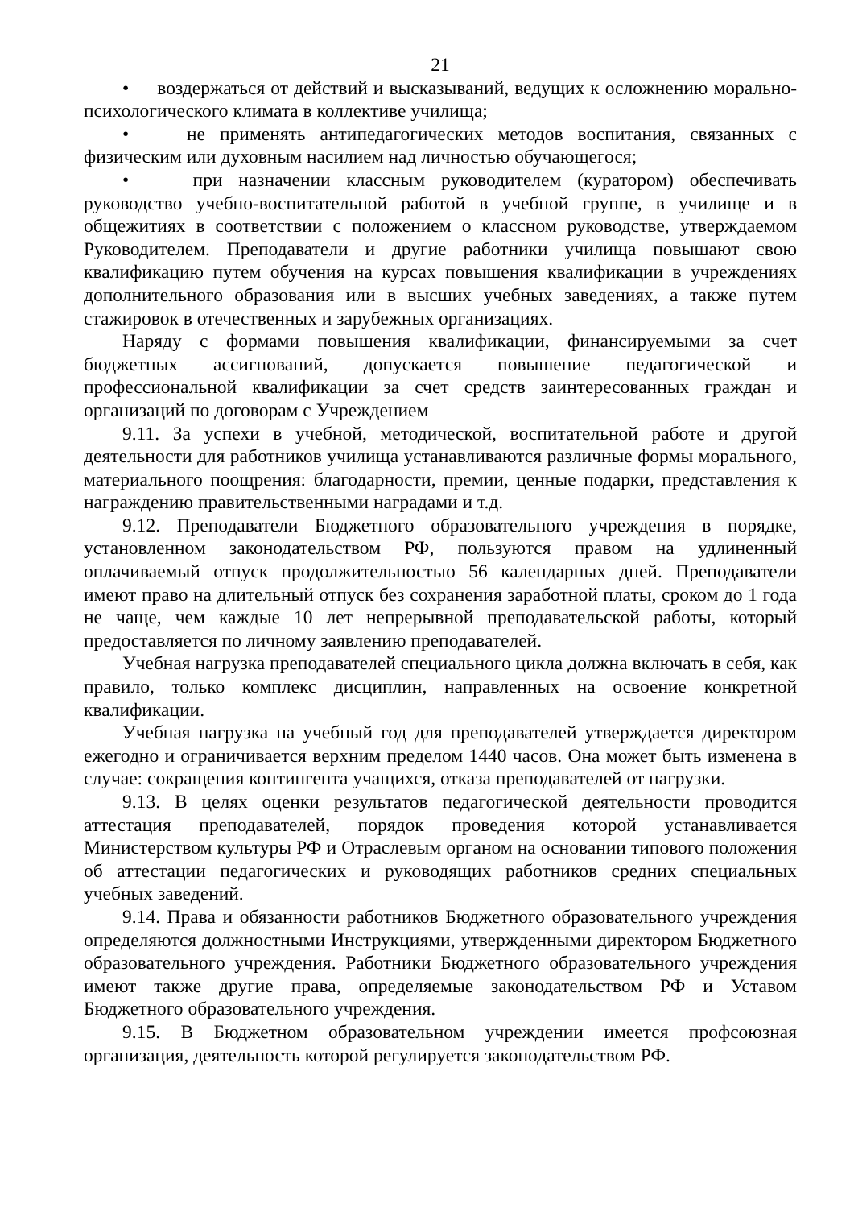21
• воздержаться от действий и высказываний, ведущих к осложнению морально-психологического климата в коллективе училища;
• не применять антипедагогических методов воспитания, связанных с физическим или духовным насилием над личностью обучающегося;
• при назначении классным руководителем (куратором) обеспечивать руководство учебно-воспитательной работой в учебной группе, в училище и в общежитиях в соответствии с положением о классном руководстве, утверждаемом Руководителем. Преподаватели и другие работники училища повышают свою квалификацию путем обучения на курсах повышения квалификации в учреждениях дополнительного образования или в высших учебных заведениях, а также путем стажировок в отечественных и зарубежных организациях.
Наряду с формами повышения квалификации, финансируемыми за счет бюджетных ассигнований, допускается повышение педагогической и профессиональной квалификации за счет средств заинтересованных граждан и организаций по договорам с Учреждением
9.11. За успехи в учебной, методической, воспитательной работе и другой деятельности для работников училища устанавливаются различные формы морального, материального поощрения: благодарности, премии, ценные подарки, представления к награждению правительственными наградами и т.д.
9.12. Преподаватели Бюджетного образовательного учреждения в порядке, установленном законодательством РФ, пользуются правом на удлиненный оплачиваемый отпуск продолжительностью 56 календарных дней. Преподаватели имеют право на длительный отпуск без сохранения заработной платы, сроком до 1 года не чаще, чем каждые 10 лет непрерывной преподавательской работы, который предоставляется по личному заявлению преподавателей.
Учебная нагрузка преподавателей специального цикла должна включать в себя, как правило, только комплекс дисциплин, направленных на освоение конкретной квалификации.
Учебная нагрузка на учебный год для преподавателей утверждается директором ежегодно и ограничивается верхним пределом 1440 часов. Она может быть изменена в случае: сокращения контингента учащихся, отказа преподавателей от нагрузки.
9.13. В целях оценки результатов педагогической деятельности проводится аттестация преподавателей, порядок проведения которой устанавливается Министерством культуры РФ и Отраслевым органом на основании типового положения об аттестации педагогических и руководящих работников средних специальных учебных заведений.
9.14. Права и обязанности работников Бюджетного образовательного учреждения определяются должностными Инструкциями, утвержденными директором Бюджетного образовательного учреждения. Работники Бюджетного образовательного учреждения имеют также другие права, определяемые законодательством РФ и Уставом Бюджетного образовательного учреждения.
9.15. В Бюджетном образовательном учреждении имеется профсоюзная организация, деятельность которой регулируется законодательством РФ.